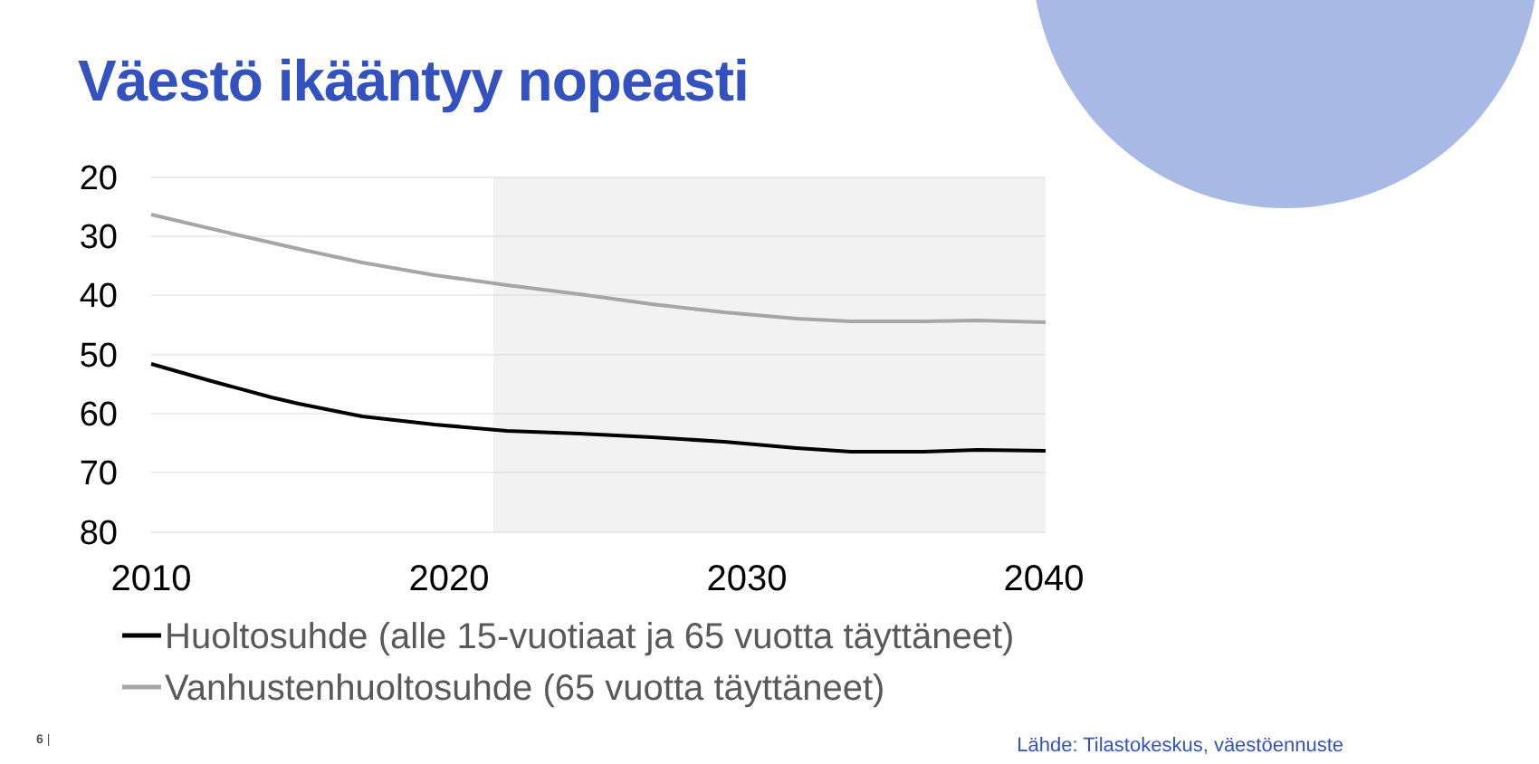Väestö ikääntyy nopeasti
20
30
40
50
60
70
80
2010
2020
2030
2040
Huoltosuhde (alle 15-vuotiaat ja 65 vuotta täyttäneet)
Vanhustenhuoltosuhde (65 vuotta täyttäneet)
6 |
Lähde: Tilastokeskus, väestöennuste